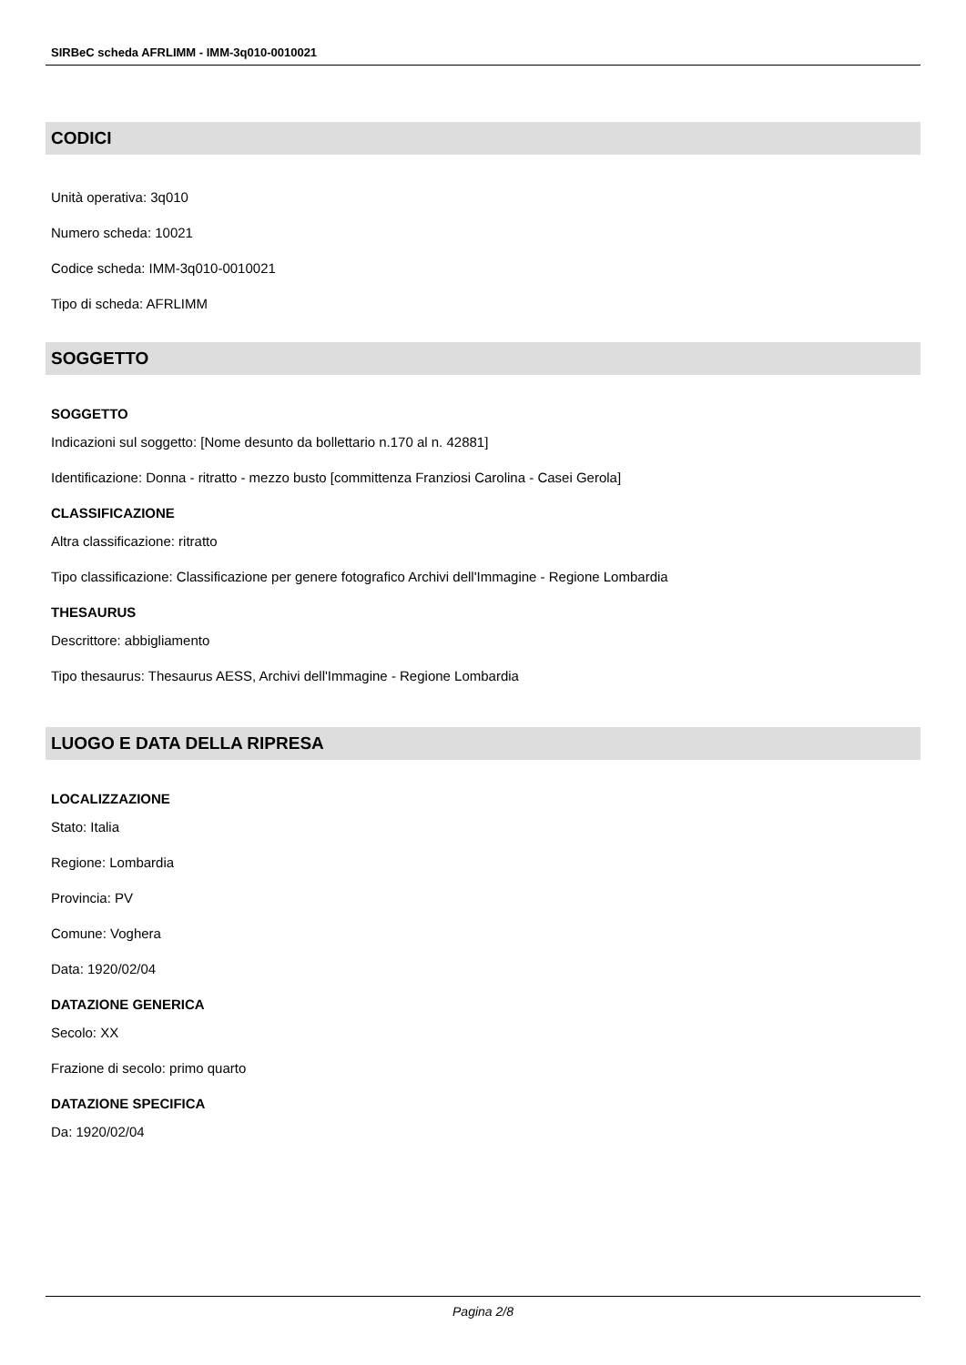SIRBeC scheda AFRLIMM - IMM-3q010-0010021
CODICI
Unità operativa: 3q010
Numero scheda: 10021
Codice scheda: IMM-3q010-0010021
Tipo di scheda: AFRLIMM
SOGGETTO
SOGGETTO
Indicazioni sul soggetto: [Nome desunto da bollettario n.170 al n. 42881]
Identificazione: Donna - ritratto - mezzo busto [committenza Franziosi Carolina - Casei Gerola]
CLASSIFICAZIONE
Altra classificazione: ritratto
Tipo classificazione: Classificazione per genere fotografico Archivi dell'Immagine - Regione Lombardia
THESAURUS
Descrittore: abbigliamento
Tipo thesaurus: Thesaurus AESS, Archivi dell'Immagine - Regione Lombardia
LUOGO E DATA DELLA RIPRESA
LOCALIZZAZIONE
Stato: Italia
Regione: Lombardia
Provincia: PV
Comune: Voghera
Data: 1920/02/04
DATAZIONE GENERICA
Secolo: XX
Frazione di secolo: primo quarto
DATAZIONE SPECIFICA
Da: 1920/02/04
Pagina 2/8